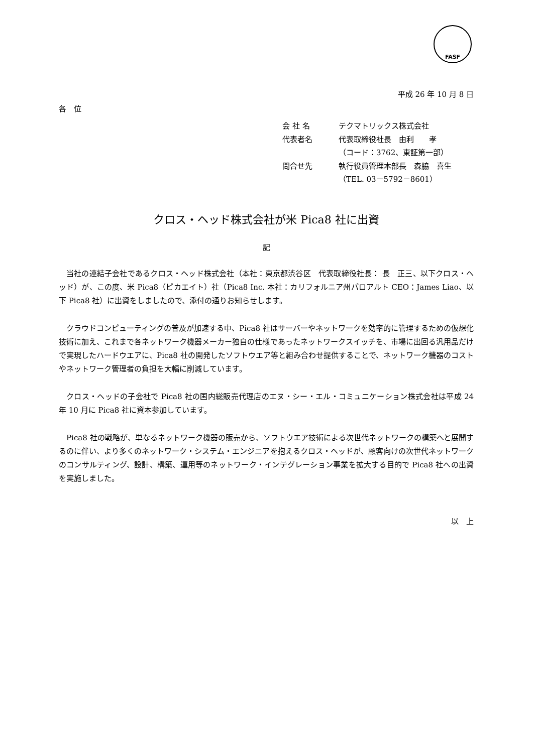FASF
平成 26 年 10 月 8 日
各　位
会 社 名 テクマトリックス株式会社
代表者名 代表取締役社長　由利　　孝
（コード：3762、東証第一部）
問合せ先 執行役員管理本部長　森脇　喜生
（TEL. 03－5792－8601）
クロス・ヘッド株式会社が米 Pica8 社に出資
記
当社の連結子会社であるクロス・ヘッド株式会社（本社：東京都渋谷区　代表取締役社長： 長　正三、以下クロス・ヘッド）が、この度、米 Pica8（ピカエイト）社（Pica8 Inc. 本社：カリフォルニア州パロアルト CEO：James Liao、以下 Pica8 社）に出資をしましたので、添付の通りお知らせします。
クラウドコンピューティングの普及が加速する中、Pica8 社はサーバーやネットワークを効率的に管理するための仮想化技術に加え、これまで各ネットワーク機器メーカー独自の仕様であったネットワークスイッチを、市場に出回る汎用品だけで実現したハードウエアに、Pica8 社の開発したソフトウエア等と組み合わせ提供することで、ネットワーク機器のコストやネットワーク管理者の負担を大幅に削減しています。
クロス・ヘッドの子会社で Pica8 社の国内総販売代理店のエヌ・シー・エル・コミュニケーション株式会社は平成 24 年 10 月に Pica8 社に資本参加しています。
Pica8 社の戦略が、単なるネットワーク機器の販売から、ソフトウエア技術による次世代ネットワークの構築へと展開するのに伴い、より多くのネットワーク・システム・エンジニアを抱えるクロス・ヘッドが、顧客向けの次世代ネットワークのコンサルティング、設計、構築、運用等のネットワーク・インテグレーション事業を拡大する目的で Pica8 社への出資を実施しました。
以　上